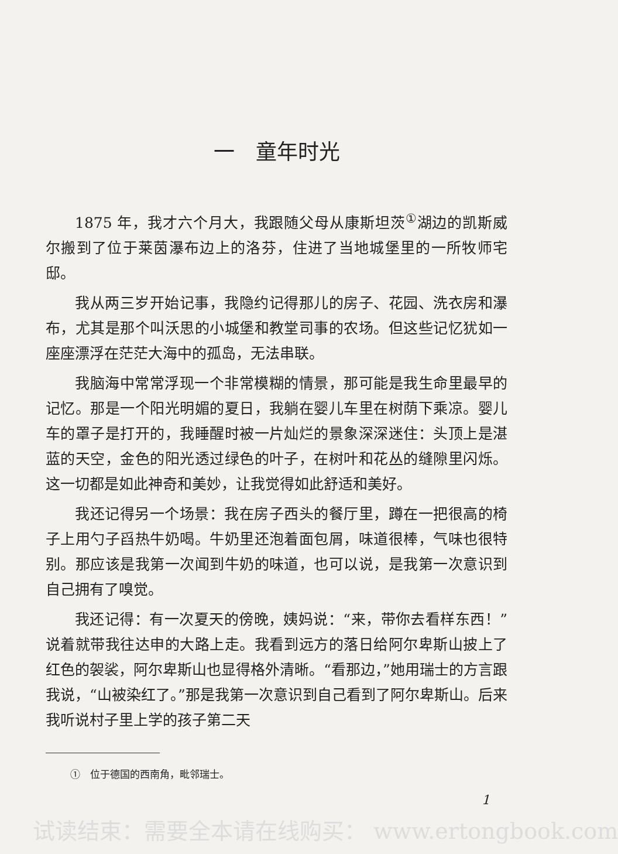一　童年时光
1875 年，我才六个月大，我跟随父母从康斯坦茨<sup>①</sup>湖边的凯斯威尔搬到了位于莱茵瀑布边上的洛芬，住进了当地城堡里的一所牧师宅邸。
我从两三岁开始记事，我隐约记得那儿的房子、花园、洗衣房和瀑布，尤其是那个叫沃思的小城堡和教堂司事的农场。但这些记忆犹如一座座漂浮在茫茫大海中的孤岛，无法串联。
我脑海中常常浮现一个非常模糊的情景，那可能是我生命里最早的记忆。那是一个阳光明媚的夏日，我躺在婴儿车里在树荫下乘凉。婴儿车的罩子是打开的，我睡醒时被一片灿烂的景象深深迷住：头顶上是湛蓝的天空，金色的阳光透过绿色的叶子，在树叶和花丛的缝隙里闪烁。这一切都是如此神奇和美妙，让我觉得如此舒适和美好。
我还记得另一个场景：我在房子西头的餐厅里，蹲在一把很高的椅子上用勺子舀热牛奶喝。牛奶里还泡着面包屑，味道很棒，气味也很特别。那应该是我第一次闻到牛奶的味道，也可以说，是我第一次意识到自己拥有了嗅觉。
我还记得：有一次夏天的傍晚，姨妈说：“来，带你去看样东西！”说着就带我往达申的大路上走。我看到远方的落日给阿尔卑斯山披上了红色的袈裟，阿尔卑斯山也显得格外清晰。“看那边，”她用瑞士的方言跟我说，“山被染红了。”那是我第一次意识到自己看到了阿尔卑斯山。后来我听说村子里上学的孩子第二天
①　位于德国的西南角，毗邻瑞士。
1
试读结束：需要全本请在线购买： www.ertongbook.com